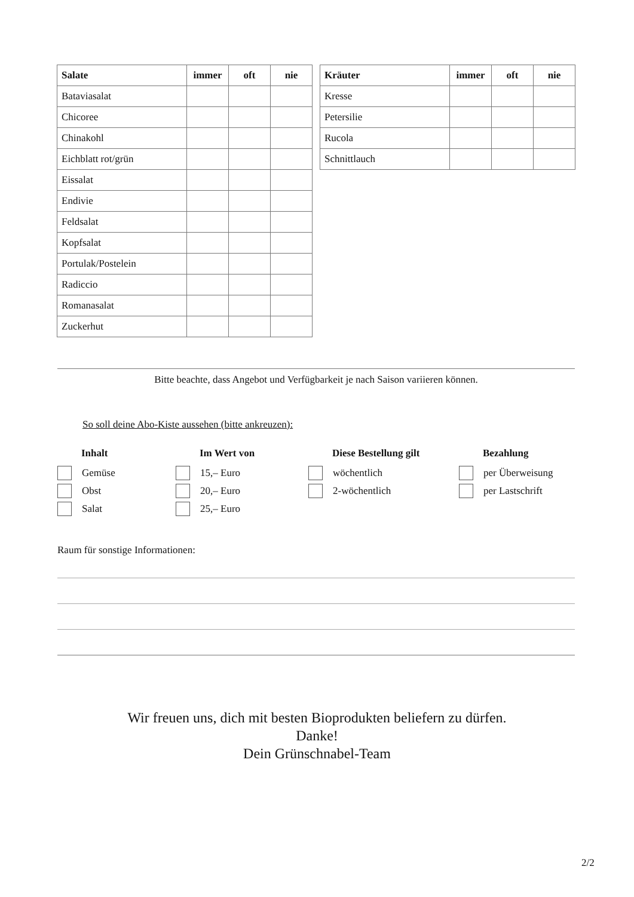| Salate | immer | oft | nie |
| --- | --- | --- | --- |
| Bataviasalat | | | |
| Chicoree | | | |
| Chinakohl | | | |
| Eichblatt rot/grün | | | |
| Eissalat | | | |
| Endivie | | | |
| Feldsalat | | | |
| Kopfsalat | | | |
| Portulak/Postelein | | | |
| Radiccio | | | |
| Romanasalat | | | |
| Zuckerhut | | | |
| Kräuter | immer | oft | nie |
| --- | --- | --- | --- |
| Kresse | | | |
| Petersilie | | | |
| Rucola | | | |
| Schnittlauch | | | |
Bitte beachte, dass Angebot und Verfügbarkeit je nach Saison variieren können.
So soll deine Abo-Kiste aussehen (bitte ankreuzen):
Inhalt
Gemüse
Obst
Salat
Im Wert von
15,– Euro
20,– Euro
25,– Euro
Diese Bestellung gilt
wöchentlich
2-wöchentlich
Bezahlung
per Überweisung
per Lastschrift
Raum für sonstige Informationen:
Wir freuen uns, dich mit besten Bioprodukten beliefern zu dürfen.
Danke!
Dein Grünschnabel-Team
2/2